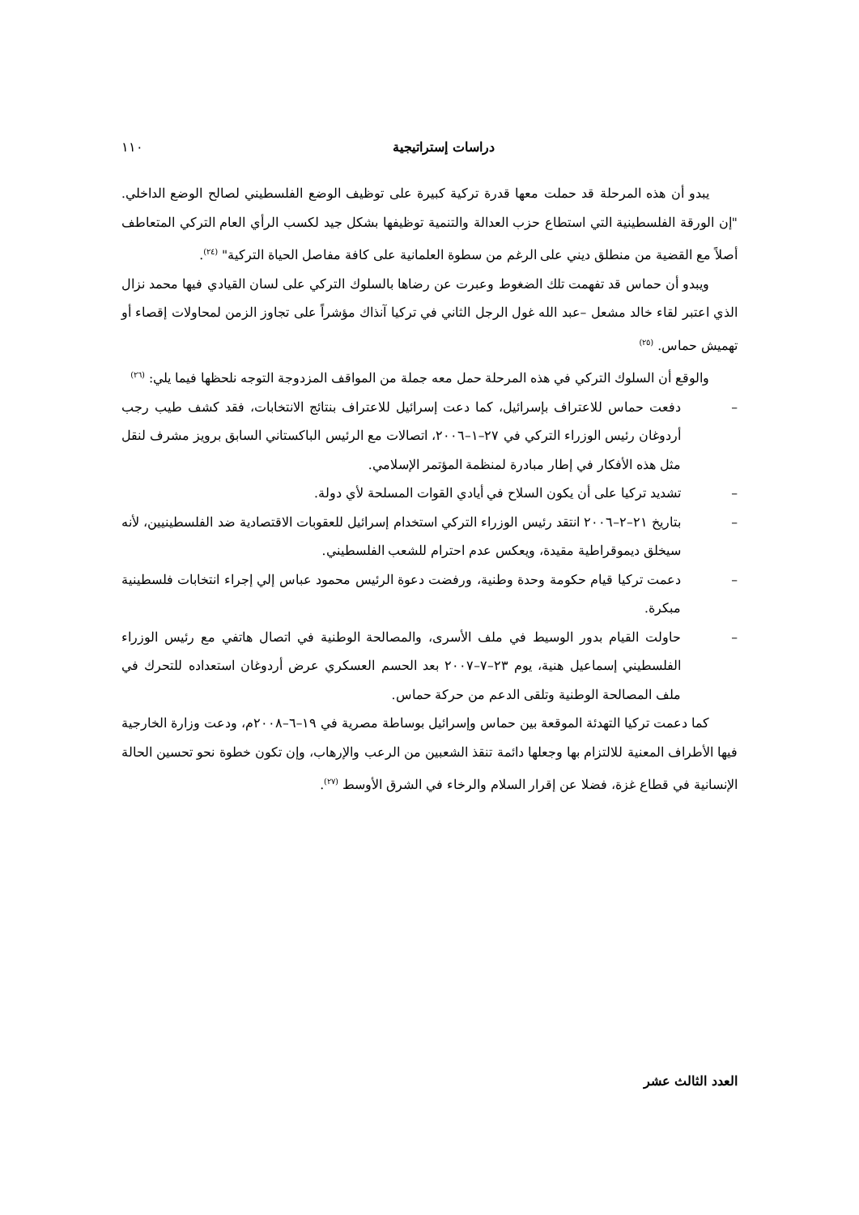دراسات إستراتيجية ١١٠
يبدو أن هذه المرحلة قد حملت معها قدرة تركية كبيرة على توظيف الوضع الفلسطيني لصالح الوضع الداخلي. "إن الورقة الفلسطينية التي استطاع حزب العدالة والتنمية توظيفها بشكل جيد لكسب الرأي العام التركي المتعاطف أصلاً مع القضية من منطلق ديني على الرغم من سطوة العلمانية على كافة مفاصل الحياة التركية" <sup>(٢٤)</sup>.
ويبدو أن حماس قد تفهمت تلك الضغوط وعبرت عن رضاها بالسلوك التركي على لسان القيادي فيها محمد نزال الذي اعتبر لقاء خالد مشعل –عبد الله غول الرجل الثاني في تركيا آنذاك مؤشراً على تجاوز الزمن لمحاولات إقصاء أو تهميش حماس. <sup>(٢٥)</sup>
والوقع أن السلوك التركي في هذه المرحلة حمل معه جملة من المواقف المزدوجة التوجه نلحظها فيما يلي: <sup>(٢٦)</sup>
– دفعت حماس للاعتراف بإسرائيل، كما دعت إسرائيل للاعتراف بنتائج الانتخابات، فقد كشف طيب رجب أردوغان رئيس الوزراء التركي في ٢٧–١–٢٠٠٦، اتصالات مع الرئيس الباكستاني السابق برويز مشرف لنقل مثل هذه الأفكار في إطار مبادرة لمنظمة المؤتمر الإسلامي.
– تشديد تركيا على أن يكون السلاح في أيادي القوات المسلحة لأي دولة.
– بتاريخ ٢١–٢–٢٠٠٦ انتقد رئيس الوزراء التركي استخدام إسرائيل للعقوبات الاقتصادية ضد الفلسطينيين، لأنه سيخلق ديموقراطية مقيدة، ويعكس عدم احترام للشعب الفلسطيني.
– دعمت تركيا قيام حكومة وحدة وطنية، ورفضت دعوة الرئيس محمود عباس إلي إجراء انتخابات فلسطينية مبكرة.
– حاولت القيام بدور الوسيط في ملف الأسرى، والمصالحة الوطنية في اتصال هاتفي مع رئيس الوزراء الفلسطيني إسماعيل هنية، يوم ٢٣–٧–٢٠٠٧ بعد الحسم العسكري عرض أردوغان استعداده للتحرك في ملف المصالحة الوطنية وتلقى الدعم من حركة حماس.
كما دعمت تركيا التهدئة الموقعة بين حماس وإسرائيل بوساطة مصرية في ١٩–٦–٢٠٠٨م، ودعت وزارة الخارجية فيها الأطراف المعنية للالتزام بها وجعلها دائمة تنقذ الشعبين من الرعب والإرهاب، وإن تكون خطوة نحو تحسين الحالة الإنسانية في قطاع غزة، فضلا عن إقرار السلام والرخاء في الشرق الأوسط <sup>(٢٧)</sup>.
العدد الثالث عشر